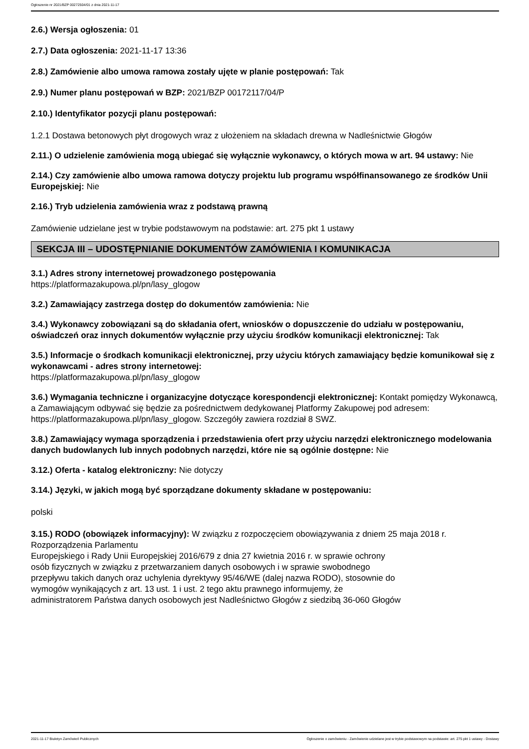Ogłoszenie nr 2021/BZP 00272504/01 z dnia 2021-11-17
2.6.) Wersja ogłoszenia: 01
2.7.) Data ogłoszenia: 2021-11-17 13:36
2.8.) Zamówienie albo umowa ramowa zostały ujęte w planie postępowań: Tak
2.9.) Numer planu postępowań w BZP: 2021/BZP 00172117/04/P
2.10.) Identyfikator pozycji planu postępowań:
1.2.1 Dostawa betonowych płyt drogowych wraz z ułożeniem na składach drewna w Nadleśnictwie Głogów
2.11.) O udzielenie zamówienia mogą ubiegać się wyłącznie wykonawcy, o których mowa w art. 94 ustawy: Nie
2.14.) Czy zamówienie albo umowa ramowa dotyczy projektu lub programu współfinansowanego ze środków Unii Europejskiej: Nie
2.16.) Tryb udzielenia zamówienia wraz z podstawą prawną
Zamówienie udzielane jest w trybie podstawowym na podstawie: art. 275 pkt 1 ustawy
SEKCJA III – UDOSTĘPNIANIE DOKUMENTÓW ZAMÓWIENIA I KOMUNIKACJA
3.1.) Adres strony internetowej prowadzonego postępowania
https://platformazakupowa.pl/pn/lasy_glogow
3.2.) Zamawiający zastrzega dostęp do dokumentów zamówienia: Nie
3.4.) Wykonawcy zobowiązani są do składania ofert, wniosków o dopuszczenie do udziału w postępowaniu, oświadczeń oraz innych dokumentów wyłącznie przy użyciu środków komunikacji elektronicznej: Tak
3.5.) Informacje o środkach komunikacji elektronicznej, przy użyciu których zamawiający będzie komunikował się z wykonawcami - adres strony internetowej:
https://platformazakupowa.pl/pn/lasy_glogow
3.6.) Wymagania techniczne i organizacyjne dotyczące korespondencji elektronicznej: Kontakt pomiędzy Wykonawcą, a Zamawiającym odbywać się będzie za pośrednictwem dedykowanej Platformy Zakupowej pod adresem: https://platformazakupowa.pl/pn/lasy_glogow. Szczegóły zawiera rozdział 8 SWZ.
3.8.) Zamawiający wymaga sporządzenia i przedstawienia ofert przy użyciu narzędzi elektronicznego modelowania danych budowlanych lub innych podobnych narzędzi, które nie są ogólnie dostępne: Nie
3.12.) Oferta - katalog elektroniczny: Nie dotyczy
3.14.) Języki, w jakich mogą być sporządzane dokumenty składane w postępowaniu:
polski
3.15.) RODO (obowiązek informacyjny): W związku z rozpoczęciem obowiązywania z dniem 25 maja 2018 r. Rozporządzenia Parlamentu
Europejskiego i Rady Unii Europejskiej 2016/679 z dnia 27 kwietnia 2016 r. w sprawie ochrony
osób fizycznych w związku z przetwarzaniem danych osobowych i w sprawie swobodnego
przepływu takich danych oraz uchylenia dyrektywy 95/46/WE (dalej nazwa RODO), stosownie do
wymogów wynikających z art. 13 ust. 1 i ust. 2 tego aktu prawnego informujemy, że
administratorem Państwa danych osobowych jest Nadleśnictwo Głogów z siedzibą 36-060 Głogów
2021-11-17 Biuletyn Zamówień Publicznych Ogłoszenie o zamówieniu - Zamówienie udzielane jest w trybie podstawowym na podstawie: art. 275 pkt 1 ustawy - Dostawy